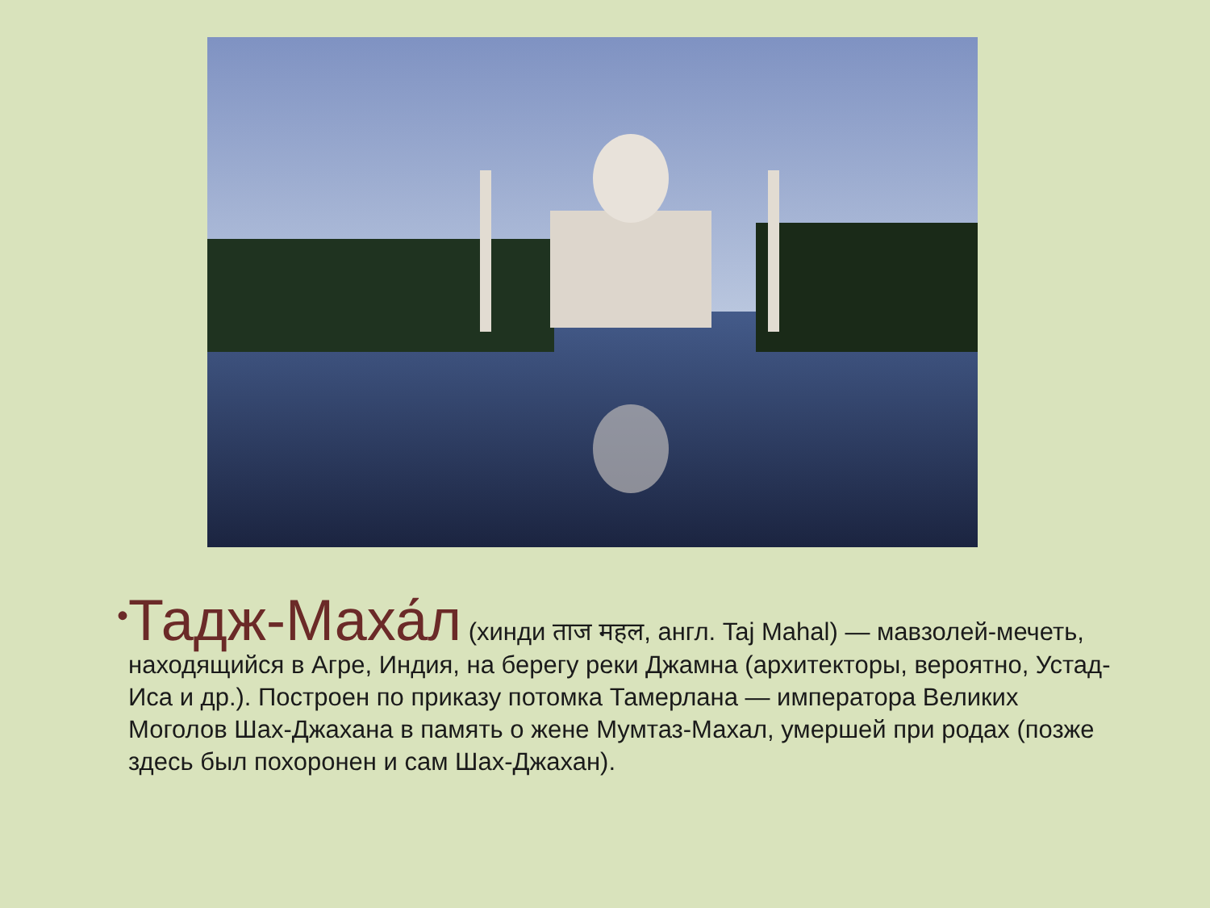•
Тадж-Маха́л (хинди ताज महल, англ. Taj Mahal) — мавзолей-мечеть, находящийся в Агре, Индия, на берегу реки Джамна (архитекторы, вероятно, Устад-Иса и др.). Построен по приказу потомка Тамерлана — императора Великих Моголов Шах-Джахана в память о жене Мумтаз-Махал, умершей при родах (позже здесь был похоронен и сам Шах-Джахан).